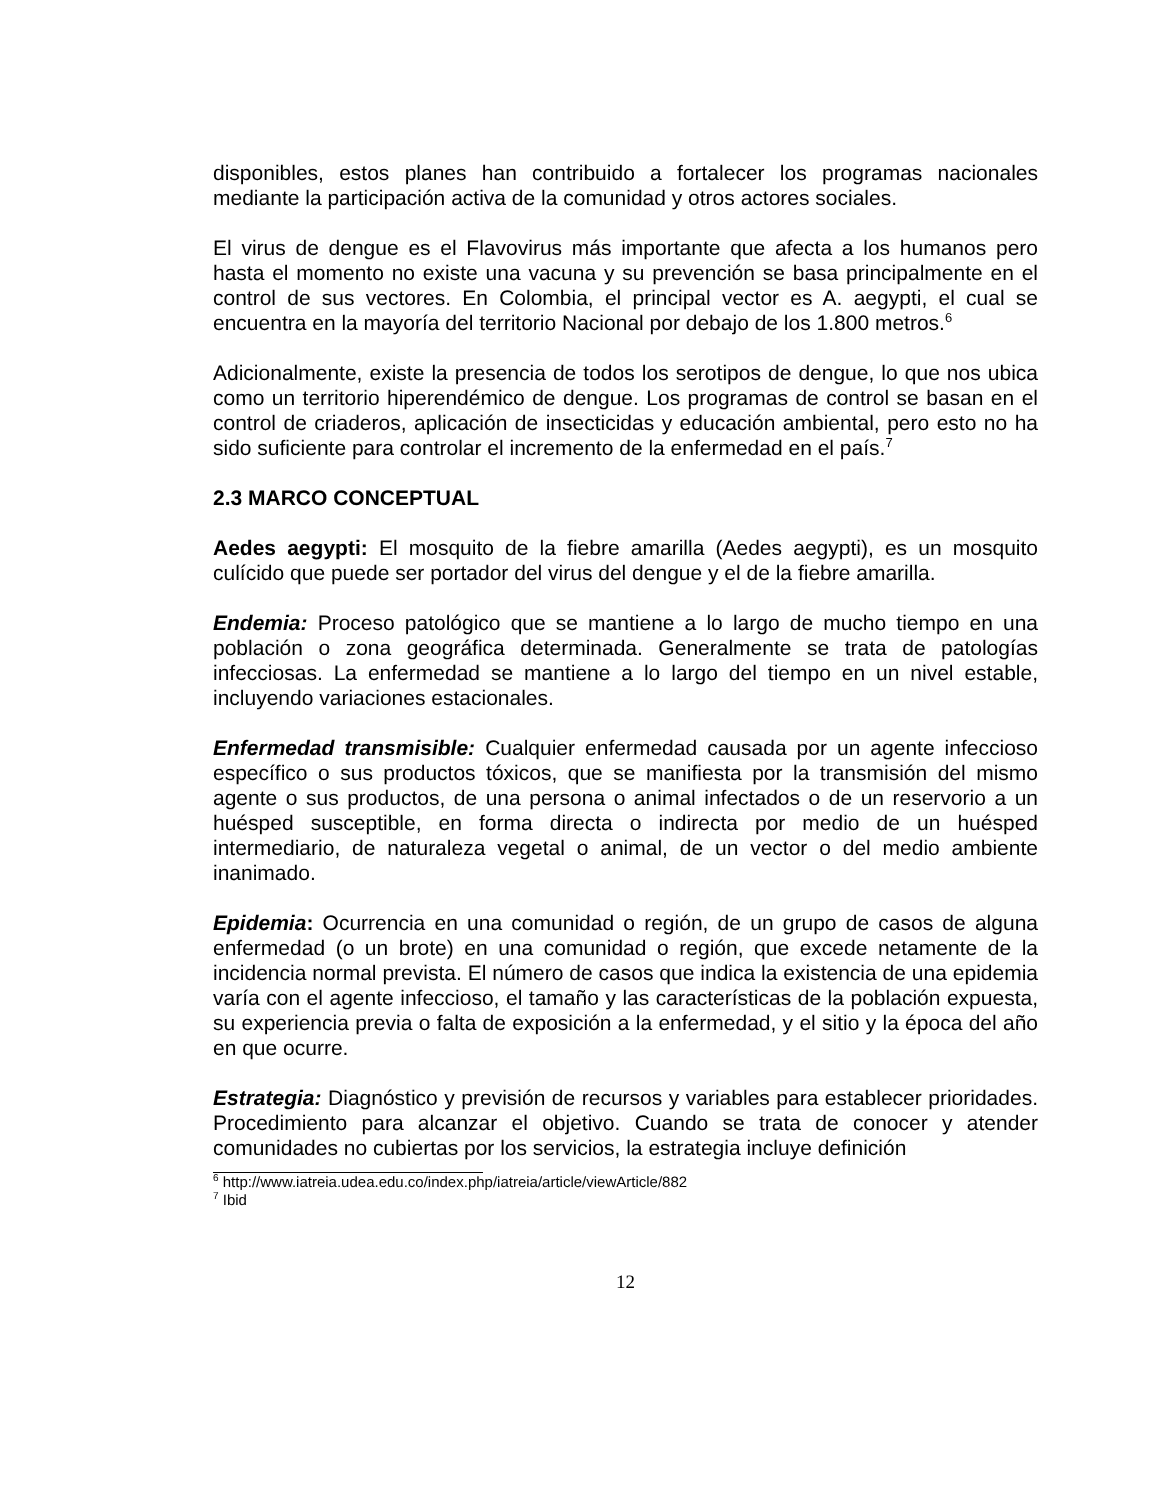disponibles, estos planes han contribuido a fortalecer los programas nacionales mediante la participación activa de la comunidad y otros actores sociales.
El virus de dengue es el Flavovirus más importante que afecta a los humanos pero hasta el momento no existe una vacuna y su prevención se basa principalmente en el control de sus vectores. En Colombia, el principal vector es A. aegypti, el cual se encuentra en la mayoría del territorio Nacional por debajo de los 1.800 metros.<sup>6</sup>
Adicionalmente, existe la presencia de todos los serotipos de dengue, lo que nos ubica como un territorio hiperendémico de dengue. Los programas de control se basan en el control de criaderos, aplicación de insecticidas y educación ambiental, pero esto no ha sido suficiente para controlar el incremento de la enfermedad en el país.<sup>7</sup>
2.3 MARCO CONCEPTUAL
Aedes aegypti: El mosquito de la fiebre amarilla (Aedes aegypti), es un mosquito culícido que puede ser portador del virus del dengue y el de la fiebre amarilla.
Endemia: Proceso patológico que se mantiene a lo largo de mucho tiempo en una población o zona geográfica determinada. Generalmente se trata de patologías infecciosas. La enfermedad se mantiene a lo largo del tiempo en un nivel estable, incluyendo variaciones estacionales.
Enfermedad transmisible: Cualquier enfermedad causada por un agente infeccioso específico o sus productos tóxicos, que se manifiesta por la transmisión del mismo agente o sus productos, de una persona o animal infectados o de un reservorio a un huésped susceptible, en forma directa o indirecta por medio de un huésped intermediario, de naturaleza vegetal o animal, de un vector o del medio ambiente inanimado.
Epidemia: Ocurrencia en una comunidad o región, de un grupo de casos de alguna enfermedad (o un brote) en una comunidad o región, que excede netamente de la incidencia normal prevista. El número de casos que indica la existencia de una epidemia varía con el agente infeccioso, el tamaño y las características de la población expuesta, su experiencia previa o falta de exposición a la enfermedad, y el sitio y la época del año en que ocurre.
Estrategia: Diagnóstico y previsión de recursos y variables para establecer prioridades. Procedimiento para alcanzar el objetivo. Cuando se trata de conocer y atender comunidades no cubiertas por los servicios, la estrategia incluye definición
<sup>6</sup> http://www.iatreia.udea.edu.co/index.php/iatreia/article/viewArticle/882
<sup>7</sup> Ibid
12